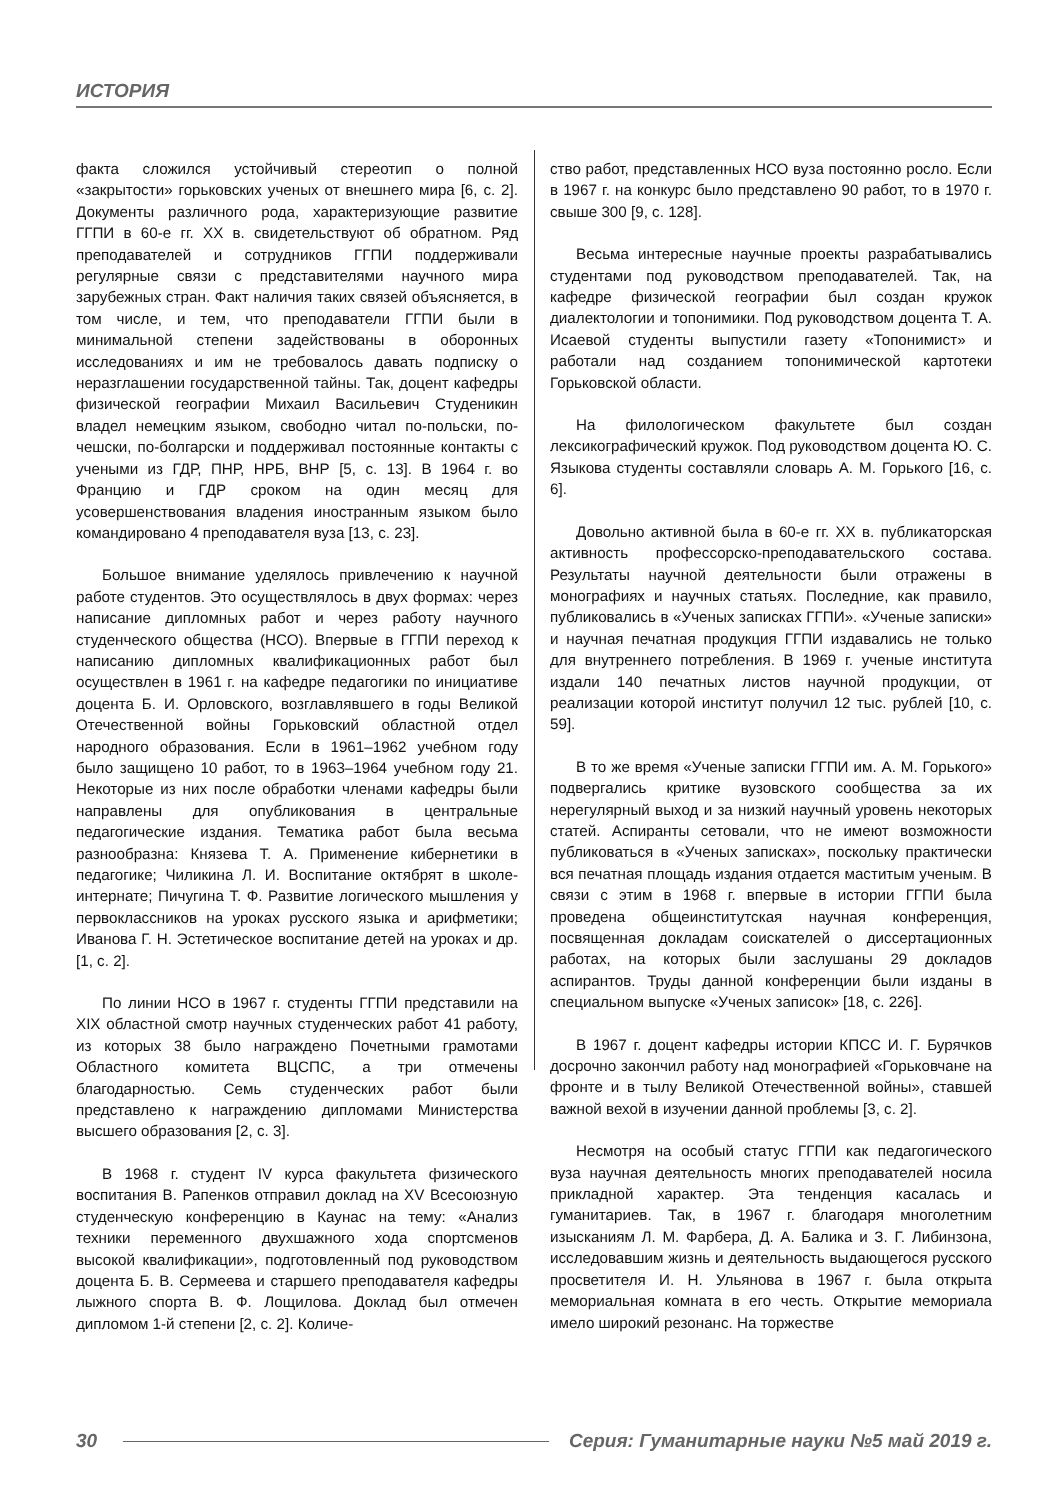ИСТОРИЯ
факта сложился устойчивый стереотип о полной «закрытости» горьковских ученых от внешнего мира [6, с. 2]. Документы различного рода, характеризующие развитие ГГПИ в 60-е гг. XX в. свидетельствуют об обратном. Ряд преподавателей и сотрудников ГГПИ поддерживали регулярные связи с представителями научного мира зарубежных стран. Факт наличия таких связей объясняется, в том числе, и тем, что преподаватели ГГПИ были в минимальной степени задействованы в оборонных исследованиях и им не требовалось давать подписку о неразглашении государственной тайны. Так, доцент кафедры физической географии Михаил Васильевич Студеникин владел немецким языком, свободно читал по-польски, по-чешски, по-болгарски и поддерживал постоянные контакты с учеными из ГДР, ПНР, НРБ, ВНР [5, с. 13]. В 1964 г. во Францию и ГДР сроком на один месяц для усовершенствования владения иностранным языком было командировано 4 преподавателя вуза [13, с. 23].
Большое внимание уделялось привлечению к научной работе студентов. Это осуществлялось в двух формах: через написание дипломных работ и через работу научного студенческого общества (НСО). Впервые в ГГПИ переход к написанию дипломных квалификационных работ был осуществлен в 1961 г. на кафедре педагогики по инициативе доцента Б. И. Орловского, возглавлявшего в годы Великой Отечественной войны Горьковский областной отдел народного образования. Если в 1961–1962 учебном году было защищено 10 работ, то в 1963–1964 учебном году 21. Некоторые из них после обработки членами кафедры были направлены для опубликования в центральные педагогические издания. Тематика работ была весьма разнообразна: Князева Т. А. Применение кибернетики в педагогике; Чиликина Л. И. Воспитание октябрят в школе- интернате; Пичугина Т. Ф. Развитие логического мышления у первоклассников на уроках русского языка и арифметики; Иванова Г. Н. Эстетическое воспитание детей на уроках и др. [1, с. 2].
По линии НСО в 1967 г. студенты ГГПИ представили на XIX областной смотр научных студенческих работ 41 работу, из которых 38 было награждено Почетными грамотами Областного комитета ВЦСПС, а три отмечены благодарностью. Семь студенческих работ были представлено к награждению дипломами Министерства высшего образования [2, с. 3].
В 1968 г. студент IV курса факультета физического воспитания В. Рапенков отправил доклад на XV Всесоюзную студенческую конференцию в Каунас на тему: «Анализ техники переменного двухшажного хода спортсменов высокой квалификации», подготовленный под руководством доцента Б. В. Сермеева и старшего преподавателя кафедры лыжного спорта В. Ф. Лощилова. Доклад был отмечен дипломом 1-й степени [2, с. 2]. Количе-
ство работ, представленных НСО вуза постоянно росло. Если в 1967 г. на конкурс было представлено 90 работ, то в 1970 г. свыше 300 [9, с. 128].
Весьма интересные научные проекты разрабатывались студентами под руководством преподавателей. Так, на кафедре физической географии был создан кружок диалектологии и топонимики. Под руководством доцента Т. А. Исаевой студенты выпустили газету «Топонимист» и работали над созданием топонимической картотеки Горьковской области.
На филологическом факультете был создан лексикографический кружок. Под руководством доцента Ю. С. Языкова студенты составляли словарь А. М. Горького [16, с. 6].
Довольно активной была в 60-е гг. XX в. публикаторская активность профессорско-преподавательского состава. Результаты научной деятельности были отражены в монографиях и научных статьях. Последние, как правило, публиковались в «Ученых записках ГГПИ». «Ученые записки» и научная печатная продукция ГГПИ издавались не только для внутреннего потребления. В 1969 г. ученые института издали 140 печатных листов научной продукции, от реализации которой институт получил 12 тыс. рублей [10, с. 59].
В то же время «Ученые записки ГГПИ им. А. М. Горького» подвергались критике вузовского сообщества за их нерегулярный выход и за низкий научный уровень некоторых статей. Аспиранты сетовали, что не имеют возможности публиковаться в «Ученых записках», поскольку практически вся печатная площадь издания отдается маститым ученым. В связи с этим в 1968 г. впервые в истории ГГПИ была проведена общеинститутская научная конференция, посвященная докладам соискателей о диссертационных работах, на которых были заслушаны 29 докладов аспирантов. Труды данной конференции были изданы в специальном выпуске «Ученых записок» [18, с. 226].
В 1967 г. доцент кафедры истории КПСС И. Г. Бурячков досрочно закончил работу над монографией «Горьковчане на фронте и в тылу Великой Отечественной войны», ставшей важной вехой в изучении данной проблемы [3, с. 2].
Несмотря на особый статус ГГПИ как педагогического вуза научная деятельность многих преподавателей носила прикладной характер. Эта тенденция касалась и гуманитариев. Так, в 1967 г. благодаря многолетним изысканиям Л. М. Фарбера, Д. А. Балика и З. Г. Либинзона, исследовавшим жизнь и деятельность выдающегося русского просветителя И. Н. Ульянова в 1967 г. была открыта мемориальная комната в его честь. Открытие мемориала имело широкий резонанс. На торжестве
30 Серия: Гуманитарные науки №5 май 2019 г.